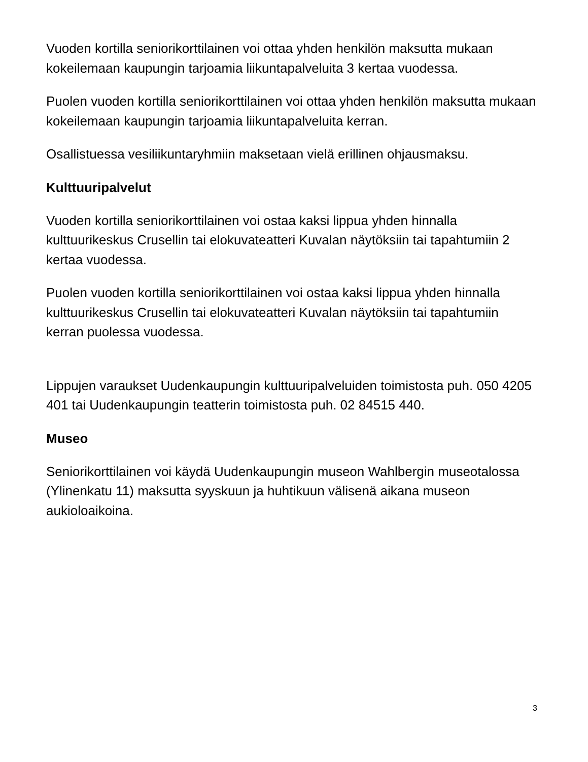Vuoden kortilla seniorikorttilainen voi ottaa yhden henkilön maksutta mukaan kokeilemaan kaupungin tarjoamia liikuntapalveluita 3 kertaa vuodessa.
Puolen vuoden kortilla seniorikorttilainen voi ottaa yhden henkilön maksutta mukaan kokeilemaan kaupungin tarjoamia liikuntapalveluita kerran.
Osallistuessa vesiliikuntaryhmiin maksetaan vielä erillinen ohjausmaksu.
Kulttuuripalvelut
Vuoden kortilla seniorikorttilainen voi ostaa kaksi lippua yhden hinnalla kulttuurikeskus Crusellin tai elokuvateatteri Kuvalan näytöksiin tai tapahtumiin 2 kertaa vuodessa.
Puolen vuoden kortilla seniorikorttilainen voi ostaa kaksi lippua yhden hinnalla kulttuurikeskus Crusellin tai elokuvateatteri Kuvalan näytöksiin tai tapahtumiin kerran puolessa vuodessa.
Lippujen varaukset Uudenkaupungin kulttuuripalveluiden toimistosta puh. 050 4205 401 tai Uudenkaupungin teatterin toimistosta puh. 02 84515 440.
Museo
Seniorikorttilainen voi käydä Uudenkaupungin museon Wahlbergin museotalossa (Ylinenkatu 11) maksutta syyskuun ja huhtikuun välisenä aikana museon aukioloaikoina.
3